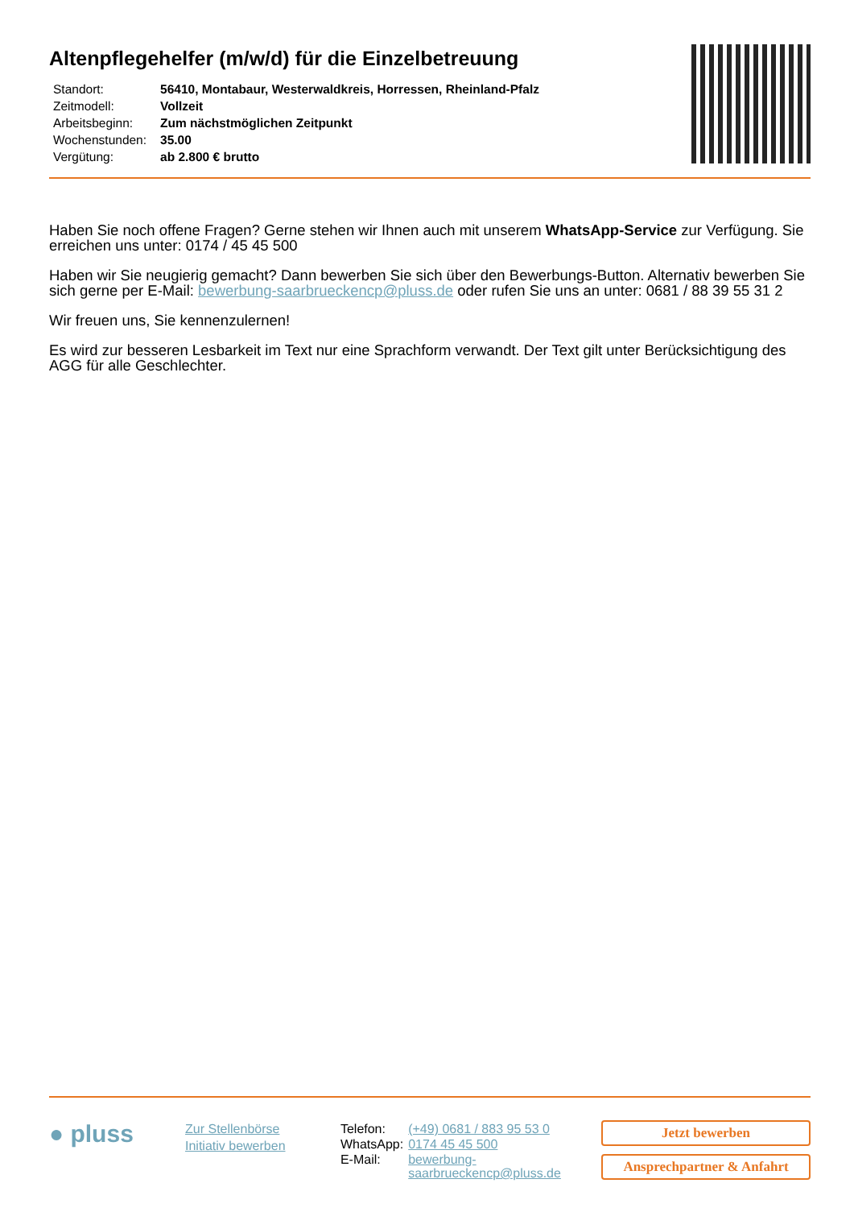Altenpflegehelfer (m/w/d) für die Einzelbetreuung
| Standort: | 56410, Montabaur, Westerwaldkreis, Horressen, Rheinland-Pfalz |
| Zeitmodell: | Vollzeit |
| Arbeitsbeginn: | Zum nächstmöglichen Zeitpunkt |
| Wochenstunden: | 35.00 |
| Vergütung: | ab 2.800 € brutto |
Haben Sie noch offene Fragen? Gerne stehen wir Ihnen auch mit unserem WhatsApp-Service zur Verfügung. Sie erreichen uns unter: 0174 / 45 45 500
Haben wir Sie neugierig gemacht? Dann bewerben Sie sich über den Bewerbungs-Button. Alternativ bewerben Sie sich gerne per E-Mail: bewerbung-saarbrueckencp@pluss.de oder rufen Sie uns an unter: 0681 / 88 39 55 31 2
Wir freuen uns, Sie kennenzulernen!
Es wird zur besseren Lesbarkeit im Text nur eine Sprachform verwandt. Der Text gilt unter Berücksichtigung des AGG für alle Geschlechter.
● pluss
Zur Stellenbörse
Initiativ bewerben
| Telefon: | (+49) 0681 / 883 95 53 0 |
| WhatsApp: | 0174 45 45 500 |
| E-Mail: | bewerbung-saarbrueckencp@pluss.de |
Jetzt bewerben
Ansprechpartner & Anfahrt